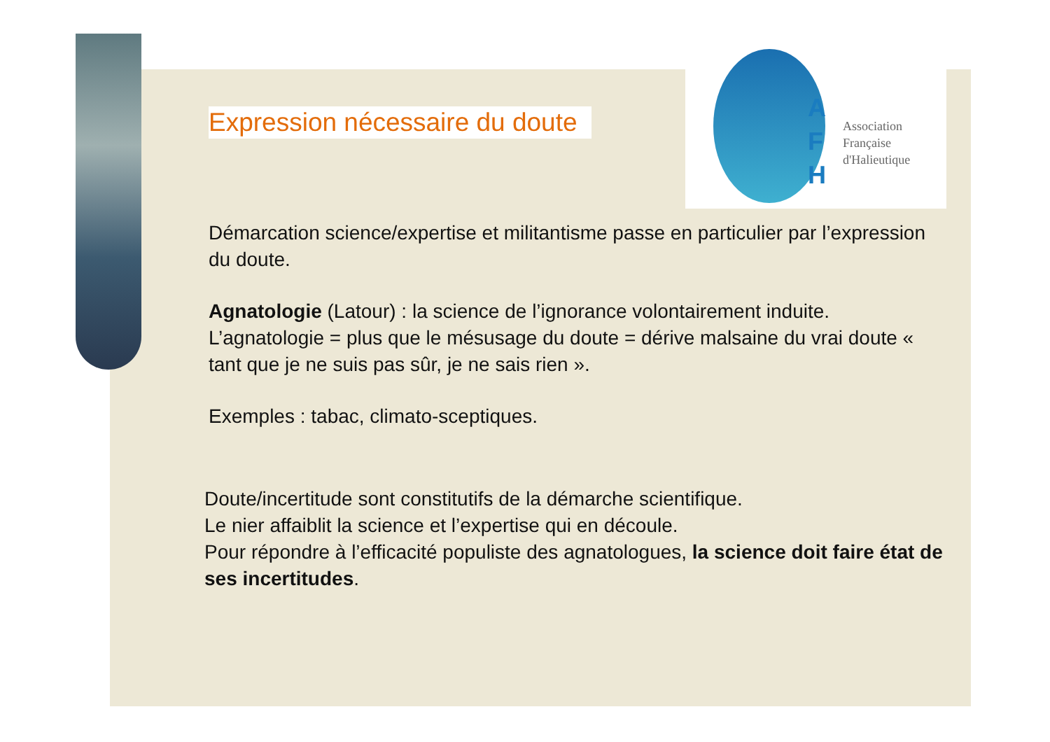A
F
H
Association
Française
d'Halieutique
Expression nécessaire du doute
Démarcation science/expertise et militantisme passe en particulier par l’expression du doute.
Agnatologie (Latour) : la science de l’ignorance volontairement induite.
L’agnatologie = plus que le mésusage du doute = dérive malsaine du vrai doute « tant que je ne suis pas sûr, je ne sais rien ».
Exemples : tabac, climato-sceptiques.
Doute/incertitude sont constitutifs de la démarche scientifique.
Le nier affaiblit la science et l’expertise qui en découle.
Pour répondre à l’efficacité populiste des agnatologues, la science doit faire état de ses incertitudes.